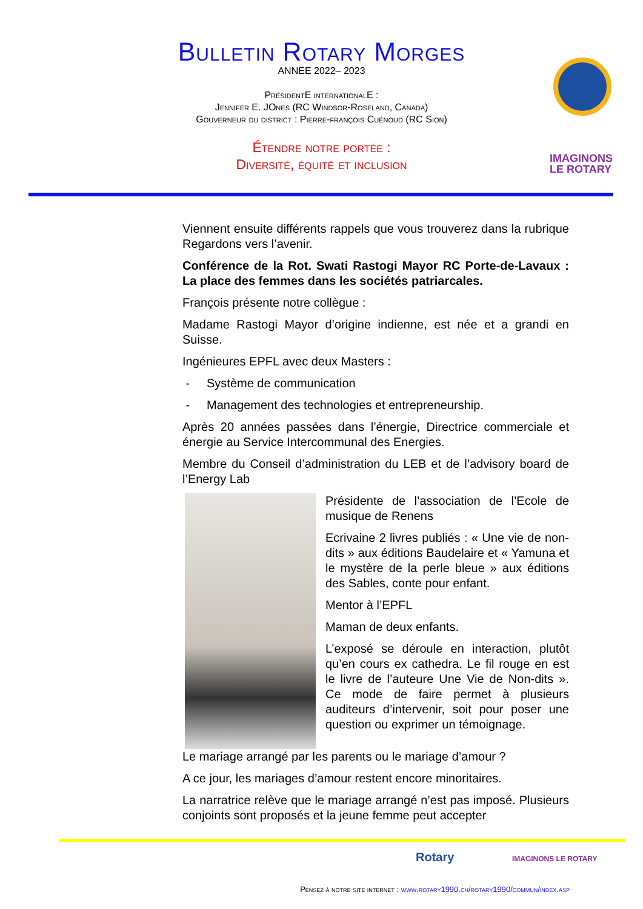Bulletin Rotary Morges
ANNEE 2022– 2023
PrésidentE internationalE :
Jennifer E. JOnes (RC Windsor-Roseland, Canada)
Gouverneur du district : Pierre-françois Cuénoud (RC Sion)
Étendre notre portée :
Diversité, équité et inclusion
IMAGINONS
LE ROTARY
Viennent ensuite différents rappels que vous trouverez dans la rubrique Regardons vers l’avenir.
Conférence de la Rot. Swati Rastogi Mayor RC Porte-de-Lavaux : La place des femmes dans les sociétés patriarcales.
François présente notre collègue :
Madame Rastogi Mayor d’origine indienne, est née et a grandi en Suisse.
Ingénieures EPFL avec deux Masters :
- Système de communication
- Management des technologies et entrepreneurship.
Après 20 années passées dans l’énergie, Directrice commerciale et énergie au Service Intercommunal des Energies.
Membre du Conseil d’administration du LEB et de l’advisory board de l’Energy Lab
Présidente de l’association de l’Ecole de musique de Renens
Ecrivaine 2 livres publiés : « Une vie de non-dits » aux éditions Baudelaire et « Yamuna et le mystère de la perle bleue » aux éditions des Sables, conte pour enfant.
Mentor à l’EPFL
Maman de deux enfants.
L’exposé se déroule en interaction, plutôt qu’en cours ex cathedra. Le fil rouge en est le livre de l’auteure Une Vie de Non-dits ». Ce mode de faire permet à plusieurs auditeurs d’intervenir, soit pour poser une question ou exprimer un témoignage.
Le mariage arrangé par les parents ou le mariage d’amour ?
A ce jour, les mariages d’amour restent encore minoritaires.
La narratrice relève que le mariage arrangé n’est pas imposé. Plusieurs conjoints sont proposés et la jeune femme peut accepter
Rotary IMAGINONS LE ROTARY
Pensez à notre site internet : www.rotary1990.ch/rotary1990/commun/index.asp